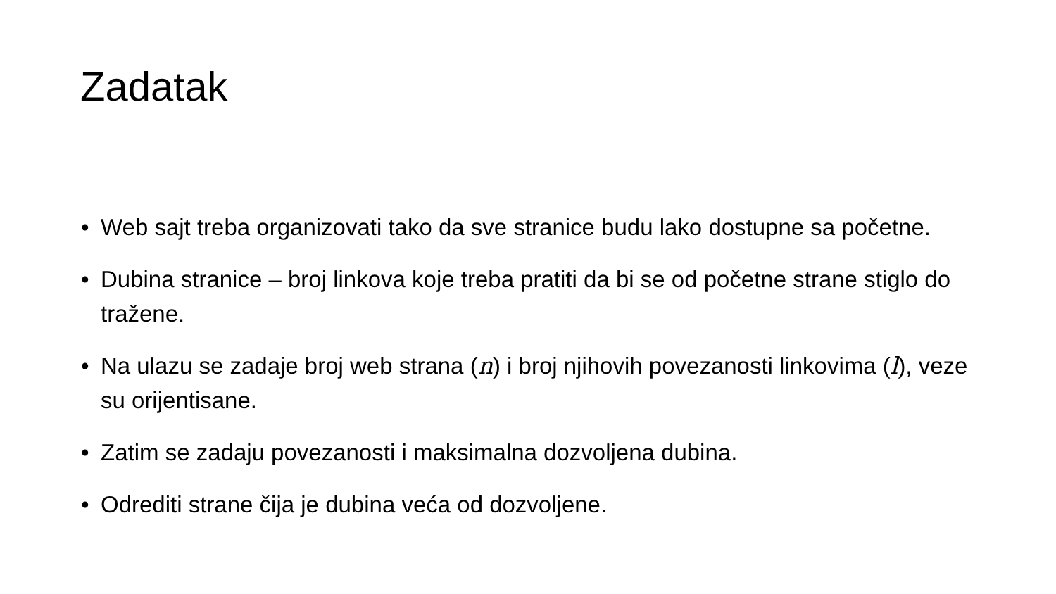Zadatak
• Web sajt treba organizovati tako da sve stranice budu lako dostupne sa početne.
• Dubina stranice – broj linkova koje treba pratiti da bi se od početne strane stiglo do tražene.
• Na ulazu se zadaje broj web strana (n) i broj njihovih povezanosti linkovima (l), veze su orijentisane.
• Zatim se zadaju povezanosti i maksimalna dozvoljena dubina.
• Odrediti strane čija je dubina veća od dozvoljene.